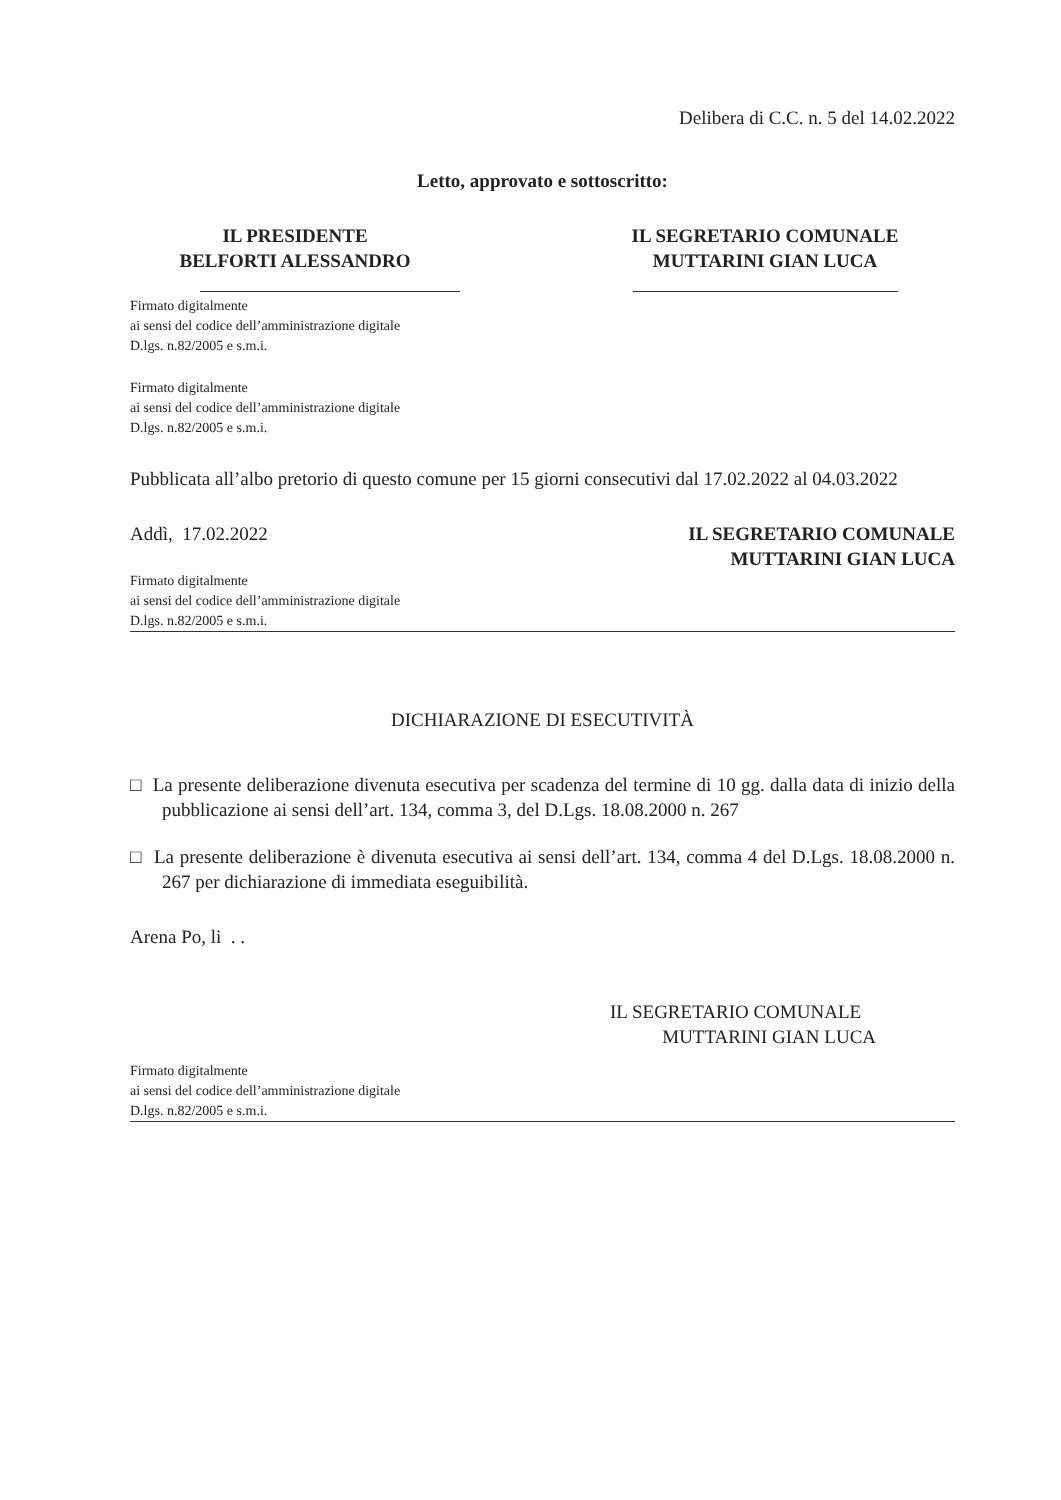Delibera di C.C. n. 5 del 14.02.2022
Letto, approvato e sottoscritto:
IL PRESIDENTE
BELFORTI ALESSANDRO
IL SEGRETARIO COMUNALE
MUTTARINI GIAN LUCA
Firmato digitalmente
ai sensi del codice dell’amministrazione digitale
D.lgs. n.82/2005 e s.m.i.
Firmato digitalmente
ai sensi del codice dell’amministrazione digitale
D.lgs. n.82/2005 e s.m.i.
Pubblicata all’albo pretorio di questo comune per 15 giorni consecutivi dal 17.02.2022 al 04.03.2022
Addì, 17.02.2022 IL SEGRETARIO COMUNALE
MUTTARINI GIAN LUCA
Firmato digitalmente
ai sensi del codice dell’amministrazione digitale
D.lgs. n.82/2005 e s.m.i.
DICHIARAZIONE DI ESECUTIVITÀ
□ La presente deliberazione divenuta esecutiva per scadenza del termine di 10 gg. dalla data di inizio della pubblicazione ai sensi dell’art. 134, comma 3, del D.Lgs. 18.08.2000 n. 267
□ La presente deliberazione è divenuta esecutiva ai sensi dell’art. 134, comma 4 del D.Lgs. 18.08.2000 n. 267 per dichiarazione di immediata eseguibilità.
Arena Po, li . .
IL SEGRETARIO COMUNALE
MUTTARINI GIAN LUCA
Firmato digitalmente
ai sensi del codice dell’amministrazione digitale
D.lgs. n.82/2005 e s.m.i.